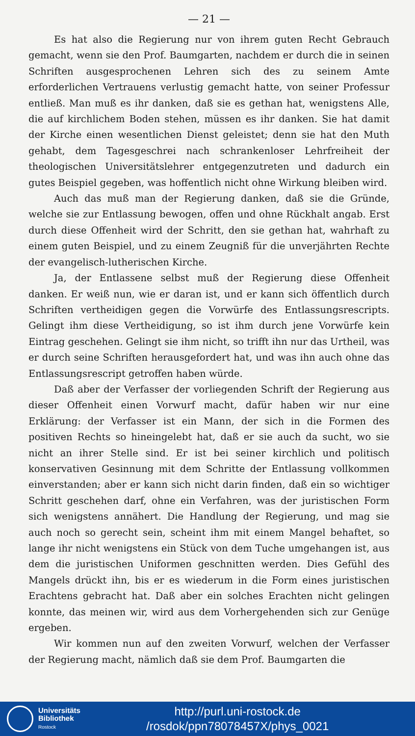— 21 —
Es hat also die Regierung nur von ihrem guten Recht Gebrauch gemacht, wenn sie den Prof. Baumgarten, nachdem er durch die in seinen Schriften ausgesprochenen Lehren sich des zu seinem Amte erforderlichen Vertrauens verlustig gemacht hatte, von seiner Professur entließ. Man muß es ihr danken, daß sie es gethan hat, wenigstens Alle, die auf kirchlichem Boden stehen, müssen es ihr danken. Sie hat damit der Kirche einen wesentlichen Dienst geleistet; denn sie hat den Muth gehabt, dem Tagesgeschrei nach schrankenloser Lehrfreiheit der theologischen Universitätslehrer entgegenzutreten und dadurch ein gutes Beispiel gegeben, was hoffentlich nicht ohne Wirkung bleiben wird.
Auch das muß man der Regierung danken, daß sie die Gründe, welche sie zur Entlassung bewogen, offen und ohne Rückhalt angab. Erst durch diese Offenheit wird der Schritt, den sie gethan hat, wahrhaft zu einem guten Beispiel, und zu einem Zeugniß für die unverjährten Rechte der evangelisch-lutherischen Kirche.
Ja, der Entlassene selbst muß der Regierung diese Offenheit danken. Er weiß nun, wie er daran ist, und er kann sich öffentlich durch Schriften vertheidigen gegen die Vorwürfe des Entlassungsrescripts. Gelingt ihm diese Vertheidigung, so ist ihm durch jene Vorwürfe kein Eintrag geschehen. Gelingt sie ihm nicht, so trifft ihn nur das Urtheil, was er durch seine Schriften herausgefordert hat, und was ihn auch ohne das Entlassungsrescript getroffen haben würde.
Daß aber der Verfasser der vorliegenden Schrift der Regierung aus dieser Offenheit einen Vorwurf macht, dafür haben wir nur eine Erklärung: der Verfasser ist ein Mann, der sich in die Formen des positiven Rechts so hineingelebt hat, daß er sie auch da sucht, wo sie nicht an ihrer Stelle sind. Er ist bei seiner kirchlich und politisch konservativen Gesinnung mit dem Schritte der Entlassung vollkommen einverstanden; aber er kann sich nicht darin finden, daß ein so wichtiger Schritt geschehen darf, ohne ein Verfahren, was der juristischen Form sich wenigstens annähert. Die Handlung der Regierung, und mag sie auch noch so gerecht sein, scheint ihm mit einem Mangel behaftet, so lange ihr nicht wenigstens ein Stück von dem Tuche umgehangen ist, aus dem die juristischen Uniformen geschnitten werden. Dies Gefühl des Mangels drückt ihn, bis er es wiederum in die Form eines juristischen Erachtens gebracht hat. Daß aber ein solches Erachten nicht gelingen konnte, das meinen wir, wird aus dem Vorhergehenden sich zur Genüge ergeben.
Wir kommen nun auf den zweiten Vorwurf, welchen der Verfasser der Regierung macht, nämlich daß sie dem Prof. Baumgarten die
Universitäts
Bibliothek
Rostock
http://purl.uni-rostock.de
/rosdok/ppn78078457X/phys_0021